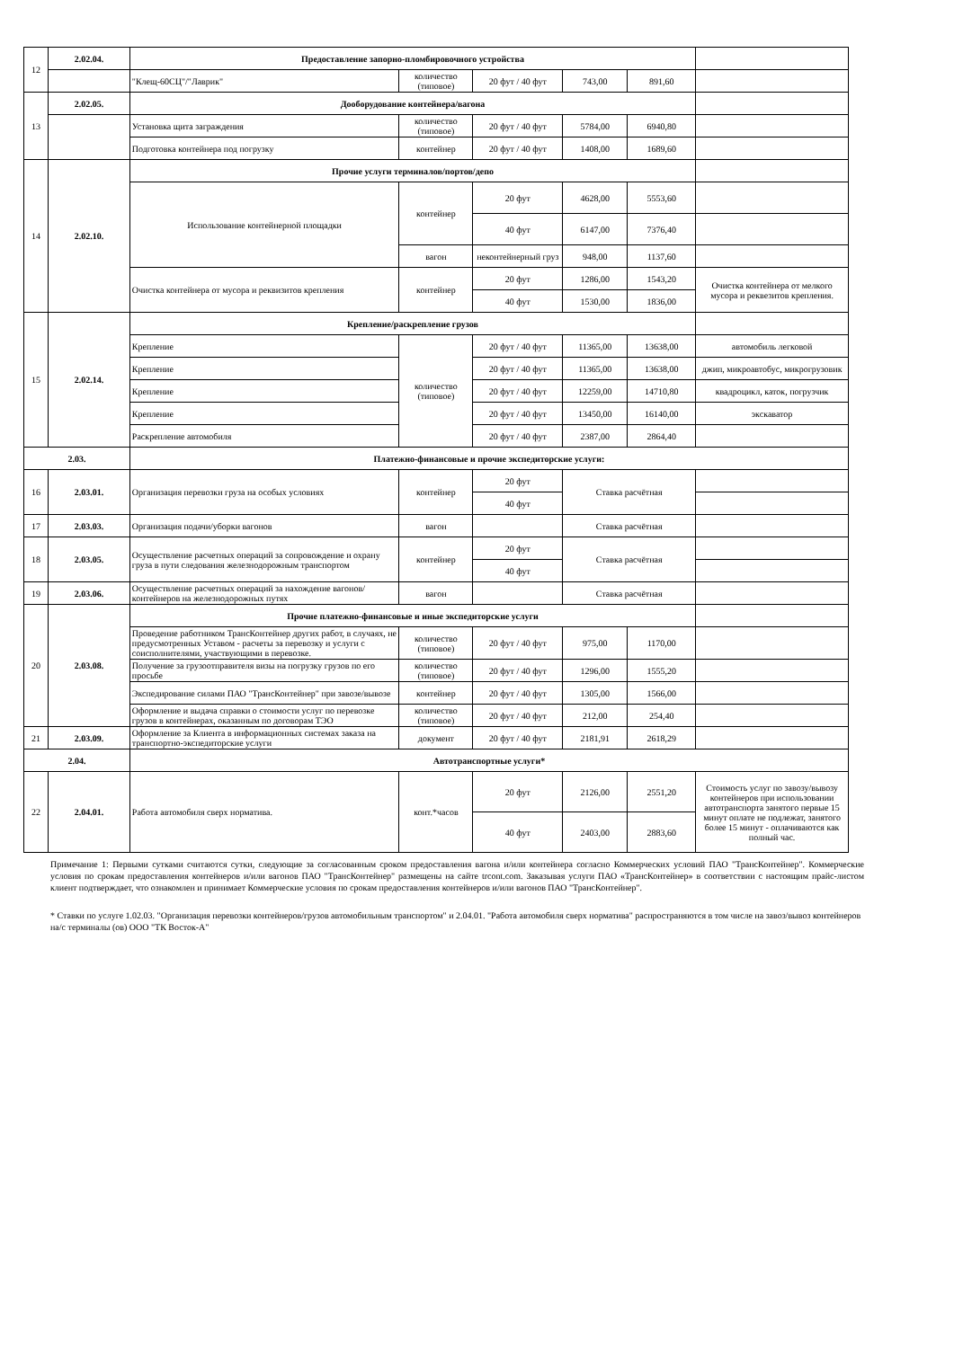| 12 | 2.02.04. | Предоставление запорно-пломбировочного устройства | | | | | |
| | | "Клещ-60СЦ"/"Лаврик" | количество (типовое) | 20 фут / 40 фут | 743,00 | 891,60 | |
| 13 | 2.02.05. | Дооборудование контейнера/вагона | | | | | |
| | | Установка щита заграждения | количество (типовое) | 20 фут / 40 фут | 5784,00 | 6940,80 | |
| | | Подготовка контейнера под погрузку | контейнер | 20 фут / 40 фут | 1408,00 | 1689,60 | |
| 14 | 2.02.10. | Прочие услуги терминалов/портов/депо | | | | | |
| | | Использование контейнерной площадки | контейнер | 20 фут | 4628,00 | 5553,60 | |
| | | | | 40 фут | 6147,00 | 7376,40 | |
| | | | вагон | неконтейнерный груз | 948,00 | 1137,60 | |
| | | Очистка контейнера от мусора и реквизитов крепления | контейнер | 20 фут | 1286,00 | 1543,20 | Очистка контейнера от мелкого мусора и реквезитов крепления. |
| | | | | 40 фут | 1530,00 | 1836,00 | |
| 15 | 2.02.14. | Крепление/раскрепление грузов | | | | | |
| | | Крепление | количество (типовое) | 20 фут / 40 фут | 11365,00 | 13638,00 | автомобиль легковой |
| | | Крепление | | 20 фут / 40 фут | 11365,00 | 13638,00 | джип, микроавтобус, микрогрузовик |
| | | Крепление | | 20 фут / 40 фут | 12259,00 | 14710,80 | квадроцикл, каток, погрузчик |
| | | Крепление | | 20 фут / 40 фут | 13450,00 | 16140,00 | экскаватор |
| | | Раскрепление автомобиля | | 20 фут / 40 фут | 2387,00 | 2864,40 | |
| 2.03. | | Платежно-финансовые и прочие экспедиторские услуги: | | | | | |
| 16 | 2.03.01. | Организация перевозки груза на особых условиях | контейнер | 20 фут | Ставка расчётная | | |
| | | | | 40 фут | | | |
| 17 | 2.03.03. | Организация подачи/уборки вагонов | вагон | | Ставка расчётная | | |
| 18 | 2.03.05. | Осуществление расчетных операций за сопровождение и охрану груза в пути следования железнодорожным транспортом | контейнер | 20 фут | Ставка расчётная | | |
| | | | | 40 фут | | | |
| 19 | 2.03.06. | Осуществление расчетных операций за нахождение вагонов/контейнеров на железнодорожных путях | вагон | | Ставка расчётная | | |
| 20 | 2.03.08. | Прочие платежно-финансовые и иные экспедиторские услуги | | | | | |
| | | Проведение работником ТрансКонтейнер других работ, в случаях, не предусмотренных Уставом - расчеты за перевозку и услуги с соисполнителями, участвующими в перевозке. | количество (типовое) | 20 фут / 40 фут | 975,00 | 1170,00 | |
| | | Получение за грузоотправителя визы на погрузку грузов по его просьбе | количество (типовое) | 20 фут / 40 фут | 1296,00 | 1555,20 | |
| | | Экспедирование силами ПАО "ТрансКонтейнер" при завозе/вывозе | контейнер | 20 фут / 40 фут | 1305,00 | 1566,00 | |
| | | Оформление и выдача справки о стоимости услуг по перевозке грузов в контейнерах, оказанным по договорам ТЭО | количество (типовое) | 20 фут / 40 фут | 212,00 | 254,40 | |
| 21 | 2.03.09. | Оформление за Клиента в информационных системах заказа на транспортно-экспедиторские услуги | документ | 20 фут / 40 фут | 2181,91 | 2618,29 | |
| 2.04. | | Автотранспортные услуги* | | | | | |
| 22 | 2.04.01. | Работа автомобиля сверх норматива. | конт.*часов | 20 фут | 2126,00 | 2551,20 | Стоимость услуг по завозу/вывозу контейнеров при использовании автотранспорта занятого первые 15 минут оплате не подлежат, занятого более 15 минут - оплачиваются как полный час. |
| | | | | 40 фут | 2403,00 | 2883,60 | |
Примечание 1: Первыми сутками считаются сутки, следующие за согласованным сроком предоставления вагона и/или контейнера согласно Коммерческих условий ПАО "ТрансКонтейнер". Коммерческие условия по срокам предоставления контейнеров и/или вагонов ПАО "ТрансКонтейнер" размещены на сайте trcont.com. Заказывая услуги ПАО «ТрансКонтейнер» в соответствии с настоящим прайс-листом клиент подтверждает, что ознакомлен и принимает Коммерческие условия по срокам предоставления контейнеров и/или вагонов ПАО "ТрансКонтейнер".
* Ставки по услуге 1.02.03. "Организация перевозки контейнеров/грузов автомобильным транспортом" и 2.04.01. "Работа автомобиля сверх норматива" распространяются в том числе на завоз/вывоз контейнеров на/с терминалы (ов) ООО "ТК Восток-А"